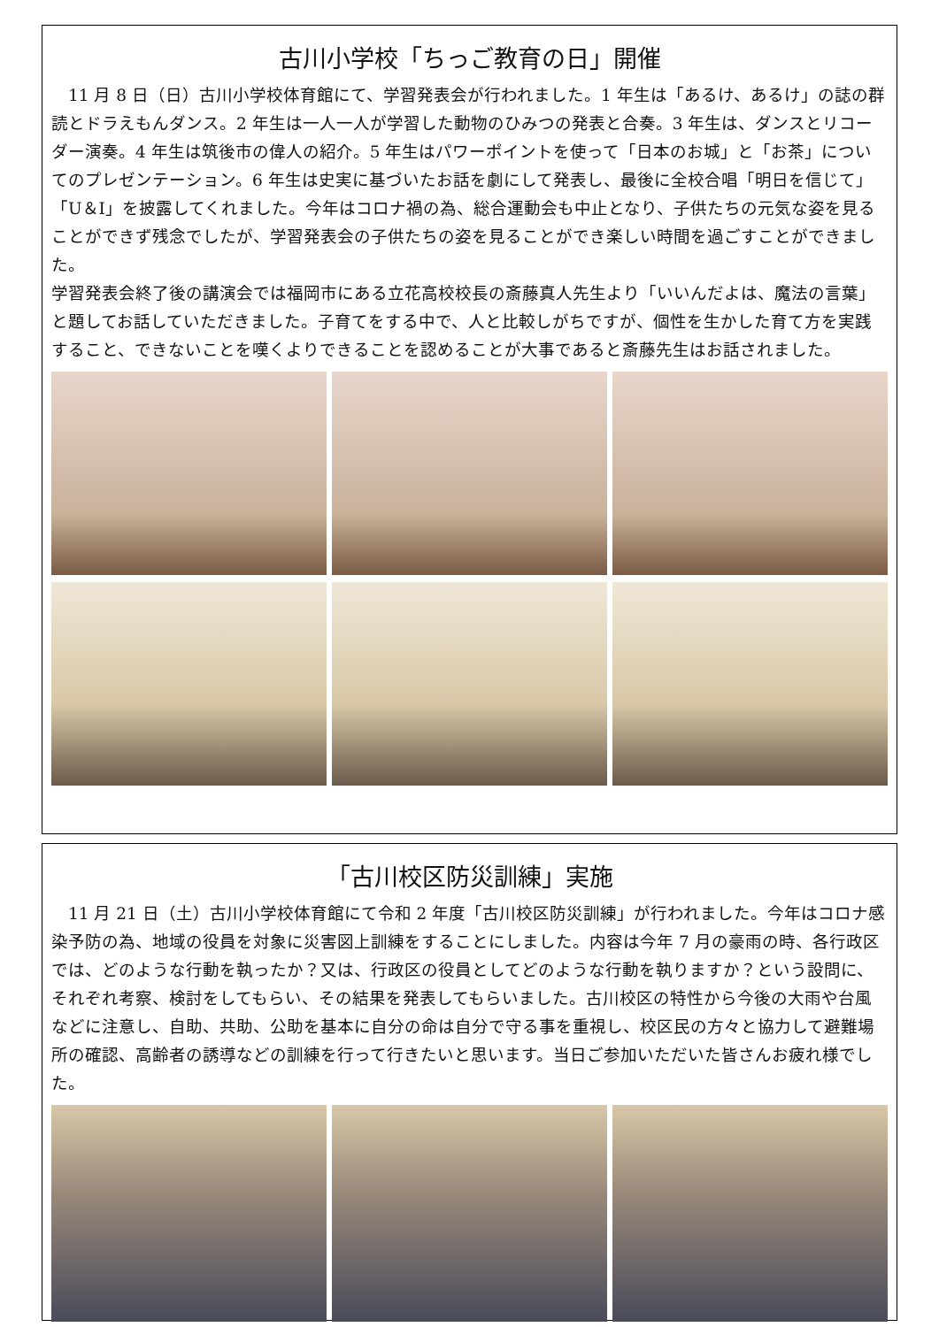古川小学校「ちっご教育の日」開催
　11 月 8 日（日）古川小学校体育館にて、学習発表会が行われました。1 年生は「あるけ、あるけ」の誌の群読とドラえもんダンス。2 年生は一人一人が学習した動物のひみつの発表と合奏。3 年生は、ダンスとリコーダー演奏。4 年生は筑後市の偉人の紹介。5 年生はパワーポイントを使って「日本のお城」と「お茶」についてのプレゼンテーション。6 年生は史実に基づいたお話を劇にして発表し、最後に全校合唱「明日を信じて」「U＆I」を披露してくれました。今年はコロナ禍の為、総合運動会も中止となり、子供たちの元気な姿を見ることができず残念でしたが、学習発表会の子供たちの姿を見ることができ楽しい時間を過ごすことができました。
学習発表会終了後の講演会では福岡市にある立花高校校長の斎藤真人先生より「いいんだよは、魔法の言葉」と題してお話していただきました。子育てをする中で、人と比較しがちですが、個性を生かした育て方を実践すること、できないことを嘆くよりできることを認めることが大事であると斎藤先生はお話されました。
「古川校区防災訓練」実施
　11 月 21 日（土）古川小学校体育館にて令和 2 年度「古川校区防災訓練」が行われました。今年はコロナ感染予防の為、地域の役員を対象に災害図上訓練をすることにしました。内容は今年 7 月の豪雨の時、各行政区では、どのような行動を執ったか？又は、行政区の役員としてどのような行動を執りますか？という設問に、それぞれ考察、検討をしてもらい、その結果を発表してもらいました。古川校区の特性から今後の大雨や台風などに注意し、自助、共助、公助を基本に自分の命は自分で守る事を重視し、校区民の方々と協力して避難場所の確認、高齢者の誘導などの訓練を行って行きたいと思います。当日ご参加いただいた皆さんお疲れ様でした。